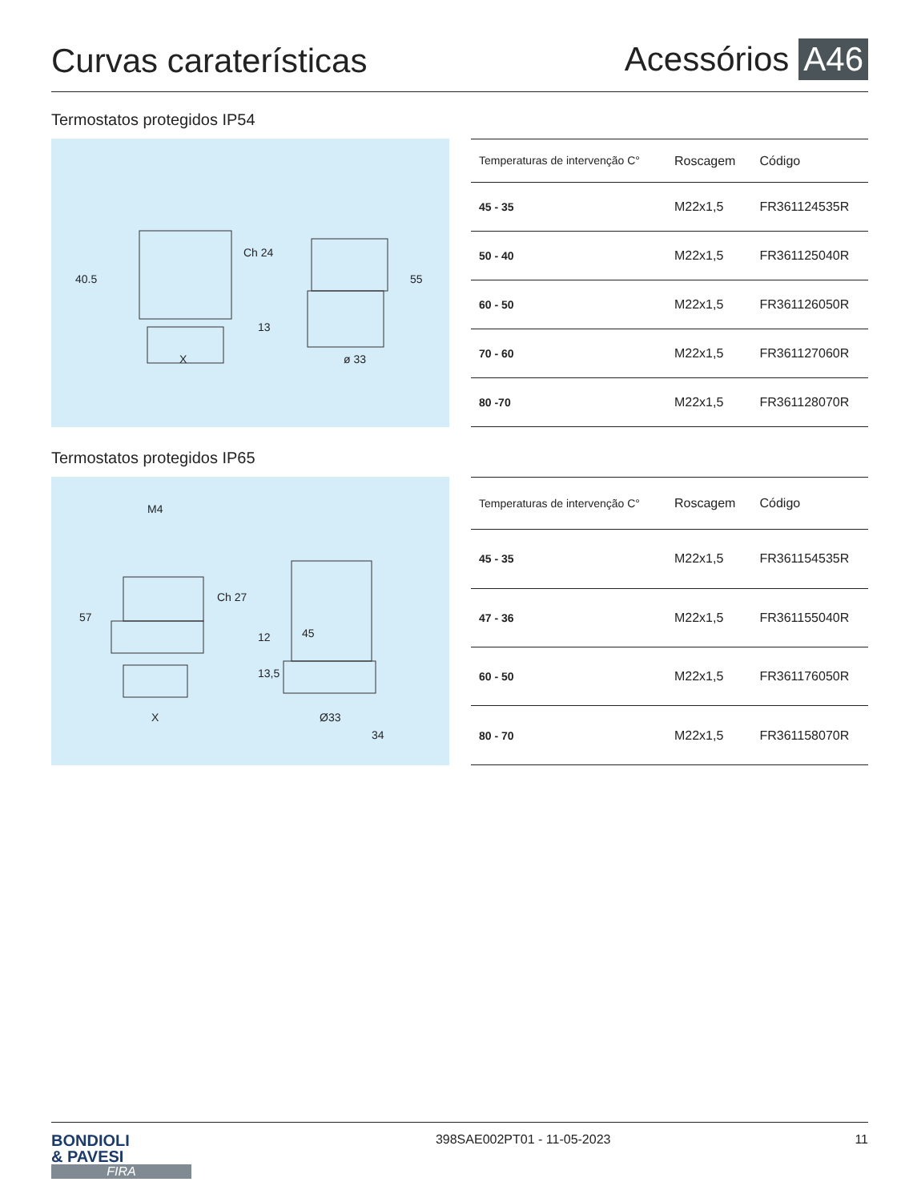Curvas caraterísticas
Acessórios A46
Termostatos protegidos IP54
40.5
Ch 24
X
ø 33
55
13
| Temperaturas de intervenção C° | Roscagem | Código |
| --- | --- | --- |
| 45 - 35 | M22x1,5 | FR361124535R |
| 50 - 40 | M22x1,5 | FR361125040R |
| 60 - 50 | M22x1,5 | FR361126050R |
| 70 - 60 | M22x1,5 | FR361127060R |
| 80 -70 | M22x1,5 | FR361128070R |
Termostatos protegidos IP65
M4
57
Ch 27
12
13,5
45
X
Ø33
34
| Temperaturas de intervenção C° | Roscagem | Código |
| --- | --- | --- |
| 45 - 35 | M22x1,5 | FR361154535R |
| 47 - 36 | M22x1,5 | FR361155040R |
| 60 - 50 | M22x1,5 | FR361176050R |
| 80 - 70 | M22x1,5 | FR361158070R |
BONDIOLI
& PAVESI
FIRA
398SAE002PT01 - 11-05-2023 11